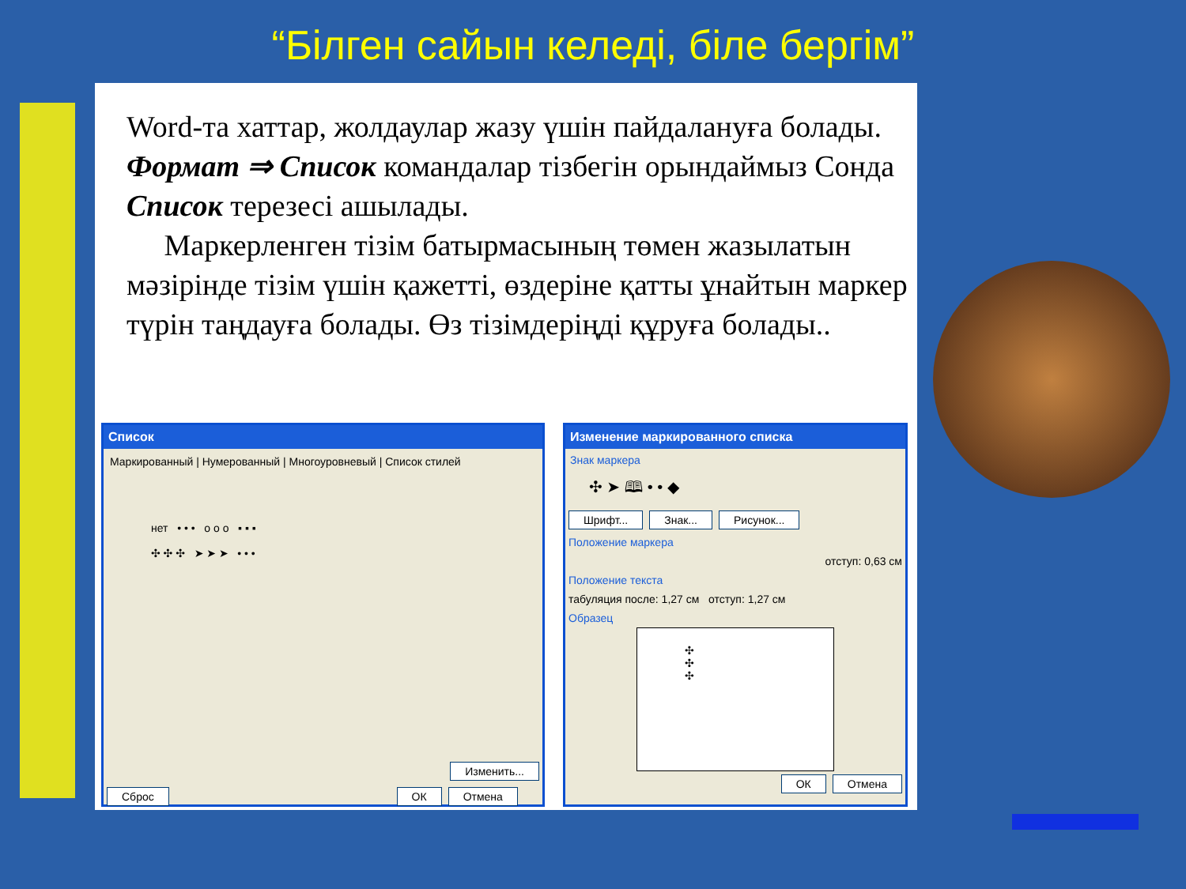“Білген сайын келеді, біле бергім”
Word-та хаттар, жолдаулар жазу үшін пайдалануға болады.
Формат ⇒ Список командалар тізбегін орындаймыз Сонда Список терезесі ашылады.
Маркерленген тізім батырмасының төмен жазылатын мәзірінде тізім үшін қажетті, өздеріне қатты ұнайтын маркер түрін таңдауға болады. Өз тізімдеріңді құруға болады..
Список
Маркированный | Нумерованный | Многоуровневый | Список стилей
нет • • • o o o ▪ ▪ ▪
✣ ✣ ✣ ➤ ➤ ➤ • • •
Изменить...
Сброс ОК Отмена
Изменение маркированного списка
Знак маркера
✣ ➤ 🕮 • • ◆
Шрифт... Знак... Рисунок...
Положение маркера
отступ: 0,63 см
Положение текста
табуляция после: 1,27 см отступ: 1,27 см
Образец
✣
✣
✣
ОК Отмена